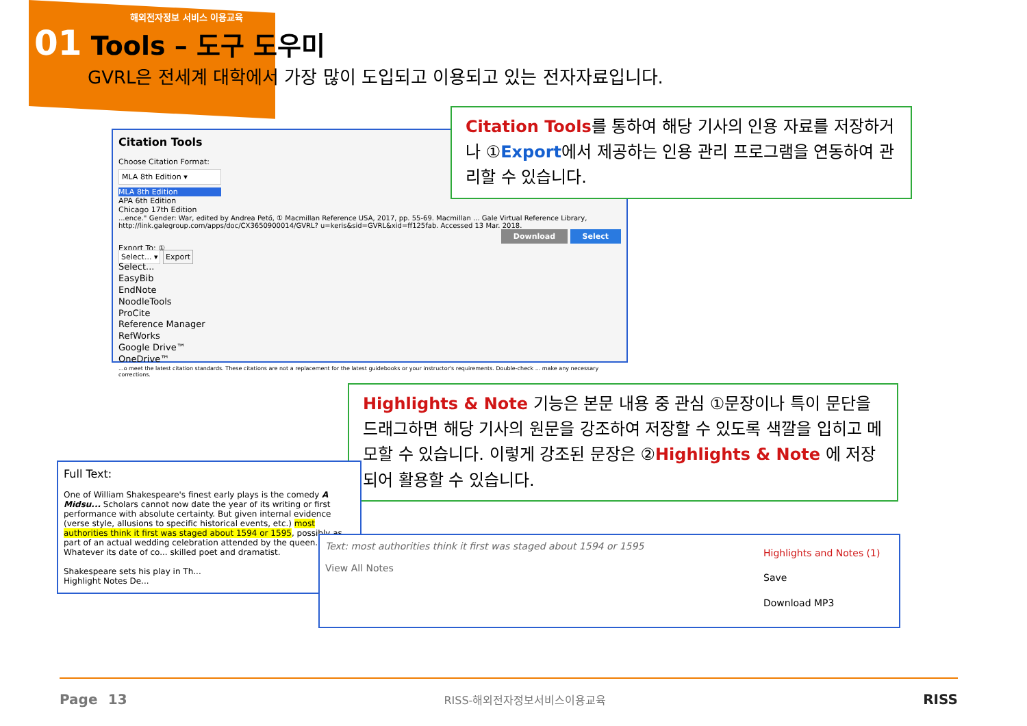해외전자정보 서비스 이용교육
01 Tools – 도구 도우미
GVRL은 전세계 대학에서 가장 많이 도입되고 이용되고 있는 전자자료입니다.
Citation Tools
Choose Citation Format:
MLA 8th Edition ▾
MLA 8th Edition
APA 6th Edition
Chicago 17th Edition
...ence." Gender: War, edited by Andrea Pető, ① Macmillan Reference USA, 2017, pp. 55-69. Macmillan ... Gale Virtual Reference Library, http://link.galegroup.com/apps/doc/CX3650900014/GVRL? u=keris&sid=GVRL&xid=ff125fab. Accessed 13 Mar. 2018.
Download Select
Export To: ①
Select... ▾ Export
Select...
EasyBib
EndNote
NoodleTools
ProCite
Reference Manager
RefWorks
Google Drive™
OneDrive™
...o meet the latest citation standards. These citations are not a replacement for the latest guidebooks or your instructor's requirements. Double-check ... make any necessary corrections.
Citation Tools를 통하여 해당 기사의 인용 자료를 저장하거나 ①Export에서 제공하는 인용 관리 프로그램을 연동하여 관리할 수 있습니다.
Highlights & Note 기능은 본문 내용 중 관심 ①문장이나 특이 문단을 드래그하면 해당 기사의 원문을 강조하여 저장할 수 있도록 색깔을 입히고 메모할 수 있습니다. 이렇게 강조된 문장은 ②Highlights & Note 에 저장되어 활용할 수 있습니다.
Full Text:
One of William Shakespeare's finest early plays is the comedy A Midsu... Scholars cannot now date the year of its writing or first performance with absolute certainty. But given internal evidence (verse style, allusions to specific historical events, etc.) most authorities think it first was staged about 1594 or 1595, possibly as part of an actual wedding celebration attended by the queen. Whatever its date of co... skilled poet and dramatist.
Shakespeare sets his play in Th...
Highlight Notes De...
Text: most authorities think it first was staged about 1594 or 1595
View All Notes
Highlights and Notes (1)
Save
Download MP3
Page 13 RISS-해외전자정보서비스이용교육 RISS